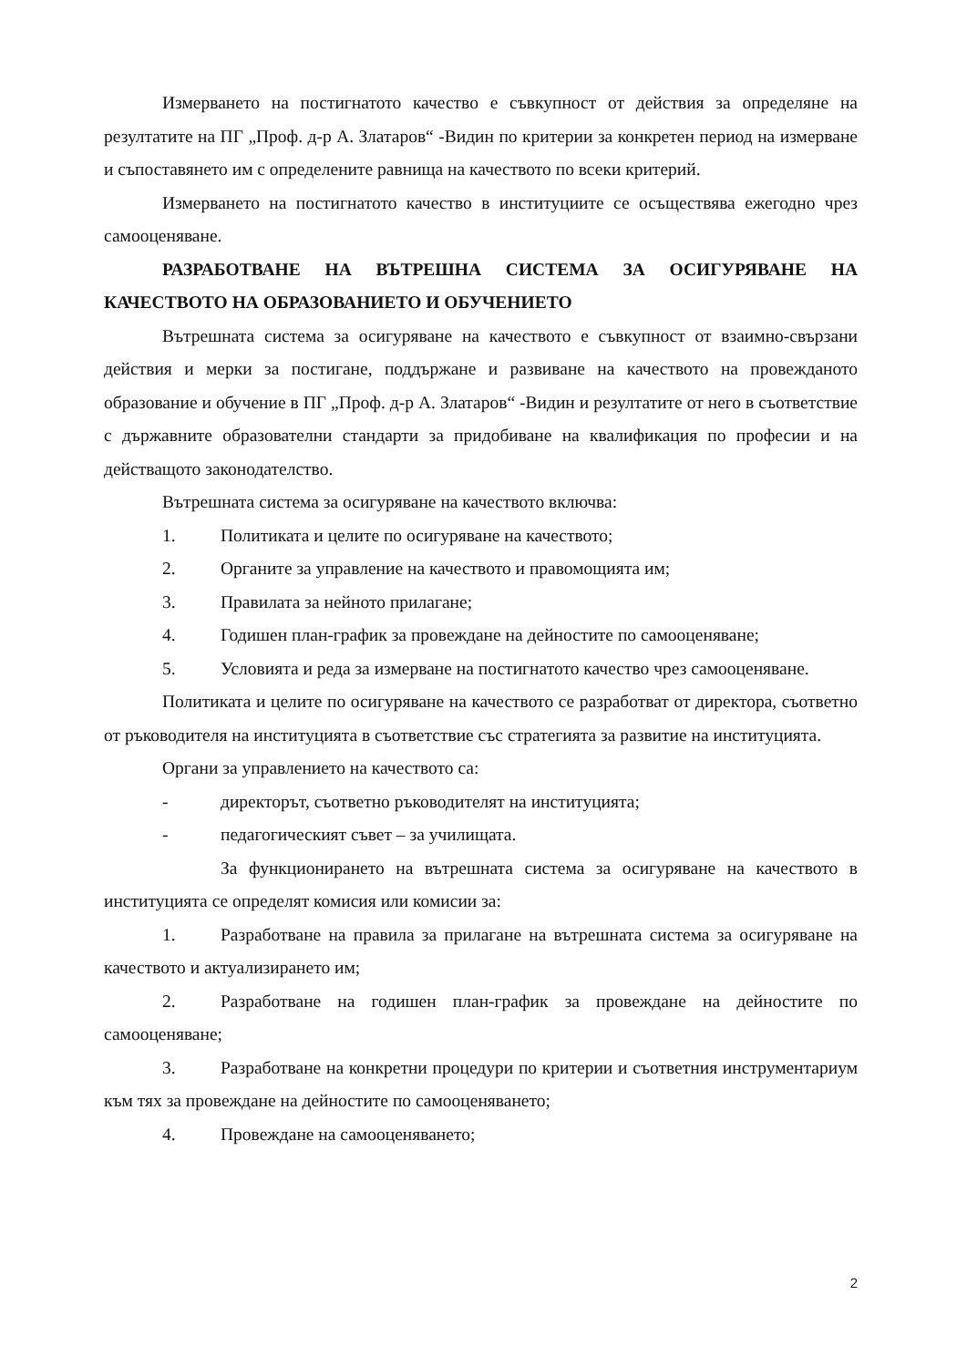Измерването на постигнатото качество е съвкупност от действия за определяне на резултатите на ПГ „Проф. д-р А. Златаров“ -Видин по критерии за конкретен период на измерване и съпоставянето им с определените равнища на качеството по всеки критерий.
Измерването на постигнатото качество в институциите се осъществява ежегодно чрез самооценяване.
РАЗРАБОТВАНЕ НА ВЪТРЕШНА СИСТЕМА ЗА ОСИГУРЯВАНЕ НА КАЧЕСТВОТО НА ОБРАЗОВАНИЕТО И ОБУЧЕНИЕТО
Вътрешната система за осигуряване на качеството е съвкупност от взаимно-свързани действия и мерки за постигане, поддържане и развиване на качеството на провежданото образование и обучение в ПГ „Проф. д-р А. Златаров“ -Видин и резултатите от него в съответствие с държавните образователни стандарти за придобиване на квалификация по професии и на действащото законодателство.
Вътрешната система за осигуряване на качеството включва:
1. Политиката и целите по осигуряване на качеството;
2. Органите за управление на качеството и правомощията им;
3. Правилата за нейното прилагане;
4. Годишен план-график за провеждане на дейностите по самооценяване;
5. Условията и реда за измерване на постигнатото качество чрез самооценяване.
Политиката и целите по осигуряване на качеството се разработват от директора, съответно от ръководителя на институцията в съответствие със стратегията за развитие на институцията.
Органи за управлението на качеството са:
- директорът, съответно ръководителят на институцията;
- педагогическият съвет – за училищата.
За функционирането на вътрешната система за осигуряване на качеството в институцията се определят комисия или комисии за:
1. Разработване на правила за прилагане на вътрешната система за осигуряване на качеството и актуализирането им;
2. Разработване на годишен план-график за провеждане на дейностите по самооценяване;
3. Разработване на конкретни процедури по критерии и съответния инструментариум към тях за провеждане на дейностите по самооценяването;
4. Провеждане на самооценяването;
2